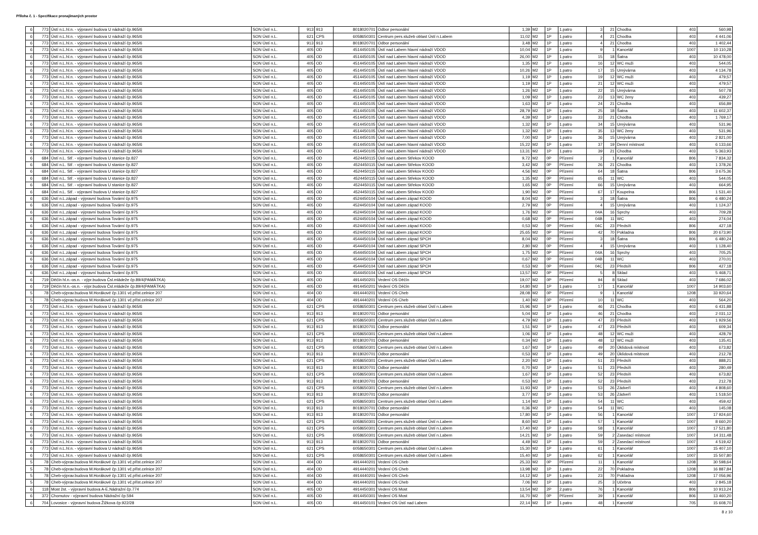Příloha č. 1 - Specifikace pronajímaných prostor
| 6 | 773 | Ústí n.L.hl.n. - výpravní budova U nádraží čp.965/6 | SON Ústí n.L. | 913 | 913 | 8018020701 | Odbor personální | 1,39 | M2 | 1P | 1.patro | 3 | 21 | Chodba | 403 | 560,98 |
| 6 | 773 | Ústí n.L.hl.n. - výpravní budova U nádraží čp.965/6 | SON Ústí n.L. | 621 | CPS | 6058650301 | Centrum pers.služeb oblast Ústí n.Labem | 11,02 | M2 | 1P | 1.patro | 4 | 21 | Chodba | 403 | 4 441,06 |
| 6 | 773 | Ústí n.L.hl.n. - výpravní budova U nádraží čp.965/6 | SON Ústí n.L. | 913 | 913 | 8018020701 | Odbor personální | 3,48 | M2 | 1P | 1.patro | 4 | 21 | Chodba | 403 | 1 402,44 |
| 6 | 773 | Ústí n.L.hl.n. - výpravní budova U nádraží čp.965/6 | SON Ústí n.L. | 405 | OD | 4514450105 | Ústí nad Labem hlavní nádraží VDOD | 10,04 | M2 | 1P | 1.patro | 9 | 1 | Kancelář | 1007 | 10 110,28 |
| 6 | 773 | Ústí n.L.hl.n. - výpravní budova U nádraží čp.965/6 | SON Ústí n.L. | 405 | OD | 4514450105 | Ústí nad Labem hlavní nádraží VDOD | 26,00 | M2 | 1P | 1.patro | 15 | 18 | Šatna | 403 | 10 478,00 |
| 6 | 773 | Ústí n.L.hl.n. - výpravní budova U nádraží čp.965/6 | SON Ústí n.L. | 405 | OD | 4514450105 | Ústí nad Labem hlavní nádraží VDOD | 1,35 | M2 | 1P | 1.patro | 16 | 12 | WC muži | 403 | 544,05 |
| 6 | 773 | Ústí n.L.hl.n. - výpravní budova U nádraží čp.965/6 | SON Ústí n.L. | 405 | OD | 4514450105 | Ústí nad Labem hlavní nádraží VDOD | 10,26 | M2 | 1P | 1.patro | 17 | 15 | Umývárna | 403 | 4 134,78 |
| 6 | 773 | Ústí n.L.hl.n. - výpravní budova U nádraží čp.965/6 | SON Ústí n.L. | 405 | OD | 4514450105 | Ústí nad Labem hlavní nádraží VDOD | 1,19 | M2 | 1P | 1.patro | 19 | 12 | WC muži | 403 | 479,57 |
| 6 | 773 | Ústí n.L.hl.n. - výpravní budova U nádraží čp.965/6 | SON Ústí n.L. | 405 | OD | 4514450105 | Ústí nad Labem hlavní nádraží VDOD | 1,19 | M2 | 1P | 1.patro | 21 | 12 | WC muži | 403 | 479,57 |
| 6 | 773 | Ústí n.L.hl.n. - výpravní budova U nádraží čp.965/6 | SON Ústí n.L. | 405 | OD | 4514450105 | Ústí nad Labem hlavní nádraží VDOD | 1,26 | M2 | 1P | 1.patro | 22 | 15 | Umývárna | 403 | 507,78 |
| 6 | 773 | Ústí n.L.hl.n. - výpravní budova U nádraží čp.965/6 | SON Ústí n.L. | 405 | OD | 4514450105 | Ústí nad Labem hlavní nádraží VDOD | 1,09 | M2 | 1P | 1.patro | 23 | 13 | WC ženy | 403 | 439,27 |
| 6 | 773 | Ústí n.L.hl.n. - výpravní budova U nádraží čp.965/6 | SON Ústí n.L. | 405 | OD | 4514450105 | Ústí nad Labem hlavní nádraží VDOD | 1,63 | M2 | 1P | 1.patro | 24 | 21 | Chodba | 403 | 656,89 |
| 6 | 773 | Ústí n.L.hl.n. - výpravní budova U nádraží čp.965/6 | SON Ústí n.L. | 405 | OD | 4514450105 | Ústí nad Labem hlavní nádraží VDOD | 28,79 | M2 | 1P | 1.patro | 25 | 18 | Šatna | 403 | 11 602,37 |
| 6 | 773 | Ústí n.L.hl.n. - výpravní budova U nádraží čp.965/6 | SON Ústí n.L. | 405 | OD | 4514450105 | Ústí nad Labem hlavní nádraží VDOD | 4,39 | M2 | 1P | 1.patro | 33 | 21 | Chodba | 403 | 1 769,17 |
| 6 | 773 | Ústí n.L.hl.n. - výpravní budova U nádraží čp.965/6 | SON Ústí n.L. | 405 | OD | 4514450105 | Ústí nad Labem hlavní nádraží VDOD | 1,32 | M2 | 1P | 1.patro | 34 | 15 | Umývárna | 403 | 531,96 |
| 6 | 773 | Ústí n.L.hl.n. - výpravní budova U nádraží čp.965/6 | SON Ústí n.L. | 405 | OD | 4514450105 | Ústí nad Labem hlavní nádraží VDOD | 1,32 | M2 | 1P | 1.patro | 35 | 13 | WC ženy | 403 | 531,96 |
| 6 | 773 | Ústí n.L.hl.n. - výpravní budova U nádraží čp.965/6 | SON Ústí n.L. | 405 | OD | 4514450105 | Ústí nad Labem hlavní nádraží VDOD | 7,00 | M2 | 1P | 1.patro | 36 | 15 | Umývárna | 403 | 2 821,00 |
| 6 | 773 | Ústí n.L.hl.n. - výpravní budova U nádraží čp.965/6 | SON Ústí n.L. | 405 | OD | 4514450105 | Ústí nad Labem hlavní nádraží VDOD | 15,22 | M2 | 1P | 1.patro | 37 | 19 | Denní místnost | 403 | 6 133,66 |
| 6 | 773 | Ústí n.L.hl.n. - výpravní budova U nádraží čp.965/6 | SON Ústí n.L. | 405 | OD | 4514450105 | Ústí nad Labem hlavní nádraží VDOD | 13,31 | M2 | 1P | 1.patro | 39 | 21 | Chodba | 403 | 5 363,93 |
| 6 | 684 | Ústí n.L. Stř. - výpravní budova U stanice čp.827 | SON Ústí n.L. | 405 | OD | 4524450115 | Ústí nad Labem Střekov KOOD | 9,72 | M2 | 0P | Přízemí | 2 | 1 | Kancelář | 806 | 7 834,32 |
| 6 | 684 | Ústí n.L. Stř. - výpravní budova U stanice čp.827 | SON Ústí n.L. | 405 | OD | 4524450115 | Ústí nad Labem Střekov KOOD | 3,42 | M2 | 0P | Přízemí | 26 | 21 | Chodba | 403 | 1 378,26 |
| 6 | 684 | Ústí n.L. Stř. - výpravní budova U stanice čp.827 | SON Ústí n.L. | 405 | OD | 4524450115 | Ústí nad Labem Střekov KOOD | 4,56 | M2 | 0P | Přízemí | 64 | 18 | Šatna | 806 | 3 675,36 |
| 6 | 684 | Ústí n.L. Stř. - výpravní budova U stanice čp.827 | SON Ústí n.L. | 405 | OD | 4524450115 | Ústí nad Labem Střekov KOOD | 1,35 | M2 | 0P | Přízemí | 65 | 11 | WC | 403 | 544,05 |
| 6 | 684 | Ústí n.L. Stř. - výpravní budova U stanice čp.827 | SON Ústí n.L. | 405 | OD | 4524450115 | Ústí nad Labem Střekov KOOD | 1,65 | M2 | 0P | Přízemí | 66 | 15 | Umývárna | 403 | 664,95 |
| 6 | 684 | Ústí n.L. Stř. - výpravní budova U stanice čp.827 | SON Ústí n.L. | 405 | OD | 4524450115 | Ústí nad Labem Střekov KOOD | 1,90 | M2 | 0P | Přízemí | 67 | 17 | Koupelna | 806 | 1 531,40 |
| 6 | 636 | Ústí n.L.západ - výpravní budova Tovární čp.975 | SON Ústí n.L. | 405 | OD | 4524450104 | Ústí nad Labem západ KOOD | 8,04 | M2 | 0P | Přízemí | 3 | 18 | Šatna | 806 | 6 480,24 |
| 6 | 636 | Ústí n.L.západ - výpravní budova Tovární čp.975 | SON Ústí n.L. | 405 | OD | 4524450104 | Ústí nad Labem západ KOOD | 2,79 | M2 | 0P | Přízemí | 4 | 15 | Umývárna | 403 | 1 124,37 |
| 6 | 636 | Ústí n.L.západ - výpravní budova Tovární čp.975 | SON Ústí n.L. | 405 | OD | 4524450104 | Ústí nad Labem západ KOOD | 1,76 | M2 | 0P | Přízemí | 04A | 16 | Sprchy | 403 | 709,28 |
| 6 | 636 | Ústí n.L.západ - výpravní budova Tovární čp.975 | SON Ústí n.L. | 405 | OD | 4524450104 | Ústí nad Labem západ KOOD | 0,68 | M2 | 0P | Přízemí | 04B | 11 | WC | 403 | 274,04 |
| 6 | 636 | Ústí n.L.západ - výpravní budova Tovární čp.975 | SON Ústí n.L. | 405 | OD | 4524450104 | Ústí nad Labem západ KOOD | 0,53 | M2 | 0P | Přízemí | 04C | 23 | Předsíň | 806 | 427,18 |
| 6 | 636 | Ústí n.L.západ - výpravní budova Tovární čp.975 | SON Ústí n.L. | 405 | OD | 4524450104 | Ústí nad Labem západ KOOD | 25,65 | M2 | 0P | Přízemí | 42 | 70 | Pokladna | 806 | 20 673,90 |
| 6 | 636 | Ústí n.L.západ - výpravní budova Tovární čp.975 | SON Ústí n.L. | 405 | OD | 4544450104 | Ústí nad Labem západ SPCH | 8,04 | M2 | 0P | Přízemí | 3 | 18 | Šatna | 806 | 6 480,24 |
| 6 | 636 | Ústí n.L.západ - výpravní budova Tovární čp.975 | SON Ústí n.L. | 405 | OD | 4544450104 | Ústí nad Labem západ SPCH | 2,80 | M2 | 0P | Přízemí | 4 | 15 | Umývárna | 403 | 1 128,40 |
| 6 | 636 | Ústí n.L.západ - výpravní budova Tovární čp.975 | SON Ústí n.L. | 405 | OD | 4544450104 | Ústí nad Labem západ SPCH | 1,75 | M2 | 0P | Přízemí | 04A | 16 | Sprchy | 403 | 705,25 |
| 6 | 636 | Ústí n.L.západ - výpravní budova Tovární čp.975 | SON Ústí n.L. | 405 | OD | 4544450104 | Ústí nad Labem západ SPCH | 0,67 | M2 | 0P | Přízemí | 04B | 11 | WC | 403 | 270,01 |
| 6 | 636 | Ústí n.L.západ - výpravní budova Tovární čp.975 | SON Ústí n.L. | 405 | OD | 4544450104 | Ústí nad Labem západ SPCH | 0,53 | M2 | 0P | Přízemí | 04C | 23 | Předsíň | 806 | 427,18 |
| 6 | 636 | Ústí n.L.západ - výpravní budova Tovární čp.975 | SON Ústí n.L. | 405 | OD | 4544450104 | Ústí nad Labem západ SPCH | 13,57 | M2 | 0P | Přízemí | 5 | 8 | Sklad | 403 | 5 468,71 |
| 6 | 719 | Děčín hl.n.-os.n. - výpr.budova Čsl.mládeže čp.89/4(PAMÁTKA) | SON Ústí n.L. | 405 | OD | 4914450201 | Vedení OS Děčín | 19,07 | M2 | 0P | Přízemí | 94 | 8 | Sklad | 403 | 7 686,02 |
| 6 | 719 | Děčín hl.n.-os.n. - výpr.budova Čsl.mládeže čp.89/4(PAMÁTKA) | SON Ústí n.L. | 405 | OD | 4914450201 | Vedení OS Děčín | 14,80 | M2 | 1P | 1.patro | 17 | 1 | Kancelář | 1007 | 14 903,60 |
| 5 | 78 | Cheb-výprav.budova M.Horákové čp.1301 vč.příst.celnice 207 | SON Ústí n.L. | 404 | OD | 4914440201 | Vedení OS Cheb | 28,08 | M2 | 0P | Přízemí | 9 | 1 | Kancelář | 1208 | 33 920,64 |
| 5 | 78 | Cheb-výprav.budova M.Horákové čp.1301 vč.příst.celnice 207 | SON Ústí n.L. | 404 | OD | 4914440201 | Vedení OS Cheb | 1,40 | M2 | 0P | Přízemí | 10 | 11 | WC | 403 | 564,20 |
| 6 | 773 | Ústí n.L.hl.n. - výpravní budova U nádraží čp.965/6 | SON Ústí n.L. | 621 | CPS | 6058650301 | Centrum pers.služeb oblast Ústí n.Labem | 15,96 | M2 | 1P | 1.patro | 46 | 21 | Chodba | 403 | 6 431,88 |
| 6 | 773 | Ústí n.L.hl.n. - výpravní budova U nádraží čp.965/6 | SON Ústí n.L. | 913 | 913 | 8018020701 | Odbor personální | 5,04 | M2 | 1P | 1.patro | 46 | 21 | Chodba | 403 | 2 031,12 |
| 6 | 773 | Ústí n.L.hl.n. - výpravní budova U nádraží čp.965/6 | SON Ústí n.L. | 621 | CPS | 6058650301 | Centrum pers.služeb oblast Ústí n.Labem | 4,79 | M2 | 1P | 1.patro | 47 | 23 | Předsíň | 403 | 1 929,56 |
| 6 | 773 | Ústí n.L.hl.n. - výpravní budova U nádraží čp.965/6 | SON Ústí n.L. | 913 | 913 | 8018020701 | Odbor personální | 1,51 | M2 | 1P | 1.patro | 47 | 23 | Předsíň | 403 | 609,34 |
| 6 | 773 | Ústí n.L.hl.n. - výpravní budova U nádraží čp.965/6 | SON Ústí n.L. | 621 | CPS | 6058650301 | Centrum pers.služeb oblast Ústí n.Labem | 1,06 | M2 | 1P | 1.patro | 48 | 12 | WC muži | 403 | 428,79 |
| 6 | 773 | Ústí n.L.hl.n. - výpravní budova U nádraží čp.965/6 | SON Ústí n.L. | 913 | 913 | 8018020701 | Odbor personální | 0,34 | M2 | 1P | 1.patro | 48 | 12 | WC muži | 403 | 135,41 |
| 6 | 773 | Ústí n.L.hl.n. - výpravní budova U nádraží čp.965/6 | SON Ústí n.L. | 621 | CPS | 6058650301 | Centrum pers.služeb oblast Ústí n.Labem | 1,67 | M2 | 1P | 1.patro | 49 | 20 | Úklidová místnost | 403 | 673,82 |
| 6 | 773 | Ústí n.L.hl.n. - výpravní budova U nádraží čp.965/6 | SON Ústí n.L. | 913 | 913 | 8018020701 | Odbor personální | 0,53 | M2 | 1P | 1.patro | 49 | 20 | Úklidová místnost | 403 | 212,78 |
| 6 | 773 | Ústí n.L.hl.n. - výpravní budova U nádraží čp.965/6 | SON Ústí n.L. | 621 | CPS | 6058650301 | Centrum pers.služeb oblast Ústí n.Labem | 2,20 | M2 | 1P | 1.patro | 51 | 23 | Předsíň | 403 | 888,21 |
| 6 | 773 | Ústí n.L.hl.n. - výpravní budova U nádraží čp.965/6 | SON Ústí n.L. | 913 | 913 | 8018020701 | Odbor personální | 0,70 | M2 | 1P | 1.patro | 51 | 23 | Předsíň | 403 | 280,49 |
| 6 | 773 | Ústí n.L.hl.n. - výpravní budova U nádraží čp.965/6 | SON Ústí n.L. | 621 | CPS | 6058650301 | Centrum pers.služeb oblast Ústí n.Labem | 1,67 | M2 | 1P | 1.patro | 52 | 23 | Předsíň | 403 | 673,82 |
| 6 | 773 | Ústí n.L.hl.n. - výpravní budova U nádraží čp.965/6 | SON Ústí n.L. | 913 | 913 | 8018020701 | Odbor personální | 0,53 | M2 | 1P | 1.patro | 52 | 23 | Předsíň | 403 | 212,78 |
| 6 | 773 | Ústí n.L.hl.n. - výpravní budova U nádraží čp.965/6 | SON Ústí n.L. | 621 | CPS | 6058650301 | Centrum pers.služeb oblast Ústí n.Labem | 11,93 | M2 | 1P | 1.patro | 53 | 26 | Zádveří | 403 | 4 808,60 |
| 6 | 773 | Ústí n.L.hl.n. - výpravní budova U nádraží čp.965/6 | SON Ústí n.L. | 913 | 913 | 8018020701 | Odbor personální | 3,77 | M2 | 1P | 1.patro | 53 | 26 | Zádveří | 403 | 1 518,50 |
| 6 | 773 | Ústí n.L.hl.n. - výpravní budova U nádraží čp.965/6 | SON Ústí n.L. | 621 | CPS | 6058650301 | Centrum pers.služeb oblast Ústí n.Labem | 1,14 | M2 | 1P | 1.patro | 54 | 11 | WC | 403 | 459,42 |
| 6 | 773 | Ústí n.L.hl.n. - výpravní budova U nádraží čp.965/6 | SON Ústí n.L. | 913 | 913 | 8018020701 | Odbor personální | 0,36 | M2 | 1P | 1.patro | 54 | 11 | WC | 403 | 145,08 |
| 6 | 773 | Ústí n.L.hl.n. - výpravní budova U nádraží čp.965/6 | SON Ústí n.L. | 913 | 913 | 8018020701 | Odbor personální | 17,80 | M2 | 1P | 1.patro | 56 | 1 | Kancelář | 1007 | 17 924,60 |
| 6 | 773 | Ústí n.L.hl.n. - výpravní budova U nádraží čp.965/6 | SON Ústí n.L. | 621 | CPS | 6058650301 | Centrum pers.služeb oblast Ústí n.Labem | 8,60 | M2 | 1P | 1.patro | 57 | 1 | Kancelář | 1007 | 8 660,20 |
| 6 | 773 | Ústí n.L.hl.n. - výpravní budova U nádraží čp.965/6 | SON Ústí n.L. | 621 | CPS | 6058650301 | Centrum pers.služeb oblast Ústí n.Labem | 17,40 | M2 | 1P | 1.patro | 58 | 1 | Kancelář | 1007 | 17 521,80 |
| 6 | 773 | Ústí n.L.hl.n. - výpravní budova U nádraží čp.965/6 | SON Ústí n.L. | 621 | CPS | 6058650301 | Centrum pers.služeb oblast Ústí n.Labem | 14,21 | M2 | 1P | 1.patro | 59 | 2 | Zasedací místnost | 1007 | 14 311,48 |
| 6 | 773 | Ústí n.L.hl.n. - výpravní budova U nádraží čp.965/6 | SON Ústí n.L. | 913 | 913 | 8018020701 | Odbor personální | 4,49 | M2 | 1P | 1.patro | 59 | 2 | Zasedací místnost | 1007 | 4 519,42 |
| 6 | 773 | Ústí n.L.hl.n. - výpravní budova U nádraží čp.965/6 | SON Ústí n.L. | 621 | CPS | 6058650301 | Centrum pers.služeb oblast Ústí n.Labem | 15,30 | M2 | 1P | 1.patro | 61 | 1 | Kancelář | 1007 | 15 407,10 |
| 6 | 773 | Ústí n.L.hl.n. - výpravní budova U nádraží čp.965/6 | SON Ústí n.L. | 621 | CPS | 6058650301 | Centrum pers.služeb oblast Ústí n.Labem | 15,40 | M2 | 1P | 1.patro | 62 | 1 | Kancelář | 1007 | 15 507,80 |
| 5 | 78 | Cheb-výprav.budova M.Horákové čp.1301 vč.příst.celnice 207 | SON Ústí n.L. | 404 | OD | 4914440201 | Vedení OS Cheb | 25,33 | M2 | 0P | Přízemí | 11 | 1 | Kancelář | 1208 | 30 598,64 |
| 5 | 78 | Cheb-výprav.budova M.Horákové čp.1301 vč.příst.celnice 207 | SON Ústí n.L. | 404 | OD | 4914440201 | Vedení OS Cheb | 13,98 | M2 | 1P | 1.patro | 22 | 70 | Pokladna | 1208 | 16 887,84 |
| 5 | 78 | Cheb-výprav.budova M.Horákové čp.1301 vč.příst.celnice 207 | SON Ústí n.L. | 404 | OD | 4914440201 | Vedení OS Cheb | 14,12 | M2 | 1P | 1.patro | 23 | 70 | Pokladna | 1208 | 17 056,96 |
| 5 | 78 | Cheb-výprav.budova M.Horákové čp.1301 vč.příst.celnice 207 | SON Ústí n.L. | 404 | OD | 4914440201 | Vedení OS Cheb | 7,06 | M2 | 1P | 1.patro | 25 | 3 | Učebna | 403 | 2 845,18 |
| 6 | 118 | Most žst. - výpravní budova A-E,Nádražní čp.774 | SON Ústí n.L. | 405 | OD | 4914450301 | Vedení OS Most | 13,54 | M2 | 2P | 2.patro | 76 | 1 | Kancelář | 806 | 10 913,24 |
| 6 | 372 | Chomutov - výpravní budova Nádražní čp.594 | SON Ústí n.L. | 405 | OD | 4914450301 | Vedení OS Most | 16,70 | M2 | 0P | Přízemí | 39 | 1 | Kancelář | 806 | 13 460,20 |
| 6 | 704 | Lovosice - výpravní budova Žižkova čp.922/28 | SON Ústí n.L. | 405 | OD | 4914450101 | Vedení OS Ústí nad Labem | 22,14 | M2 | 1P | 1.patro | 48 | 1 | Kancelář | 705 | 15 608,70 |
8 z 10